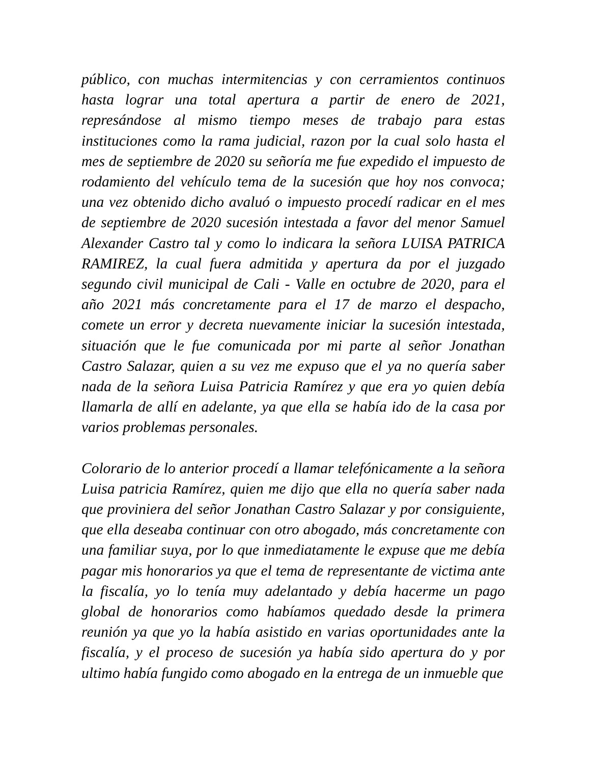público, con muchas intermitencias y con cerramientos continuos hasta lograr una total apertura a partir de enero de 2021, represándose al mismo tiempo meses de trabajo para estas instituciones como la rama judicial, razon por la cual solo hasta el mes de septiembre de 2020 su señoría me fue expedido el impuesto de rodamiento del vehículo tema de la sucesión que hoy nos convoca; una vez obtenido dicho avaluó o impuesto procedí radicar en el mes de septiembre de 2020 sucesión intestada a favor del menor Samuel Alexander Castro tal y como lo indicara la señora LUISA PATRICA RAMIREZ, la cual fuera admitida y apertura da por el juzgado segundo civil municipal de Cali - Valle en octubre de 2020, para el año 2021 más concretamente para el 17 de marzo el despacho, comete un error y decreta nuevamente iniciar la sucesión intestada, situación que le fue comunicada por mi parte al señor Jonathan Castro Salazar, quien a su vez me expuso que el ya no quería saber nada de la señora Luisa Patricia Ramírez y que era yo quien debía llamarla de allí en adelante, ya que ella se había ido de la casa por varios problemas personales.
Colorario de lo anterior procedí a llamar telefónicamente a la señora Luisa patricia Ramírez, quien me dijo que ella no quería saber nada que proviniera del señor Jonathan Castro Salazar y por consiguiente, que ella deseaba continuar con otro abogado, más concretamente con una familiar suya, por lo que inmediatamente le expuse que me debía pagar mis honorarios ya que el tema de representante de victima ante la fiscalía, yo lo tenía muy adelantado y debía hacerme un pago global de honorarios como habíamos quedado desde la primera reunión ya que yo la había asistido en varias oportunidades ante la fiscalía, y el proceso de sucesión ya había sido apertura do y por ultimo había fungido como abogado en la entrega de un inmueble que